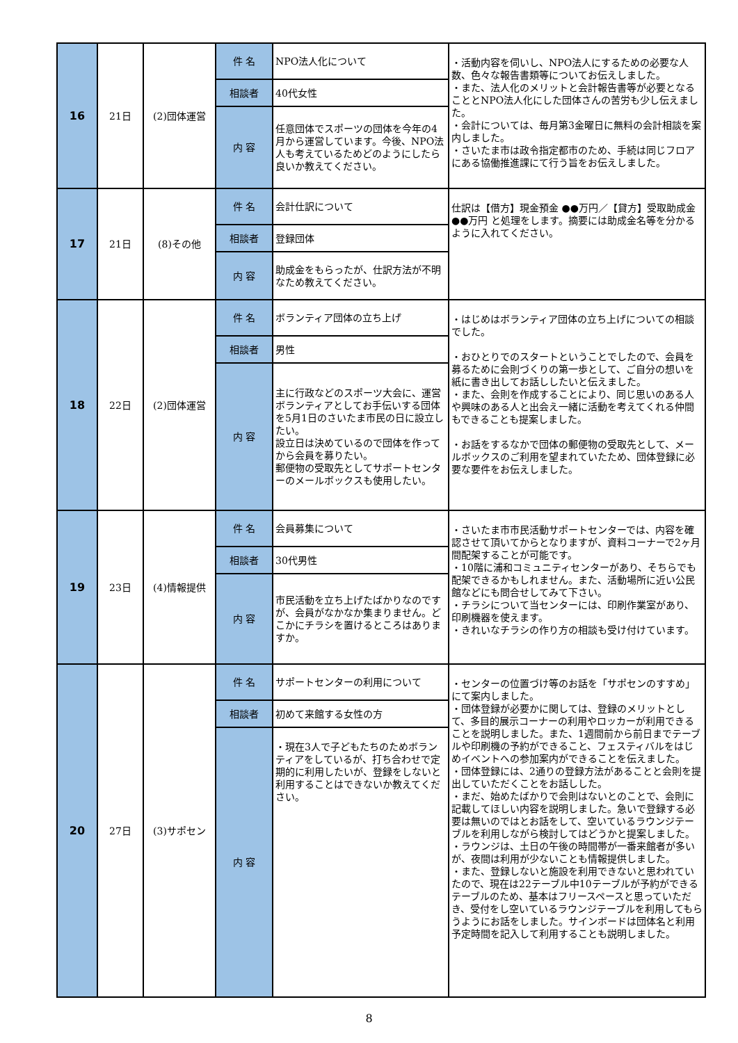| 16 | 21日 | (2)団体運営 | 件 名 | NPO法人化について | ・活動内容を伺いし、NPO法人にするための必要な人数、色々な報告書類等についてお伝えしました。 ・また、法人化のメリットと会計報告書等が必要となることとNPO法人化にした団体さんの苦労も少し伝えました。 ・会計については、毎月第3金曜日に無料の会計相談を案内しました。 ・さいたま市は政令指定都市のため、手続は同じフロアにある協働推進課にて行う旨をお伝えしました。 |
| | | | 相談者 | 40代女性 | |
| | | | 内 容 | 任意団体でスポーツの団体を今年の4月から運営しています。今後、NPO法人も考えているためどのようにしたら良いか教えてください。 | |
| 17 | 21日 | (8)その他 | 件 名 | 会計仕訳について | 仕訳は【借方】現金預金 ●●万円／【貸方】受取助成金 ●●万円 と処理をします。摘要には助成金名等を分かるように入れてください。 |
| | | | 相談者 | 登録団体 | |
| | | | 内 容 | 助成金をもらったが、仕訳方法が不明なため教えてください。 | |
| 18 | 22日 | (2)団体運営 | 件 名 | ボランティア団体の立ち上げ | ・はじめはボランティア団体の立ち上げについての相談でした。 ・おひとりでのスタートということでしたので、会員を募るために会則づくりの第一歩として、ご自分の想いを紙に書き出してお話ししたいと伝えました。 ・また、会則を作成することにより、同じ思いのある人や興味のある人と出会え一緒に活動を考えてくれる仲間もできることも提案しました。 ・お話をするなかで団体の郵便物の受取先として、メールボックスのご利用を望まれていたため、団体登録に必要な要件をお伝えしました。 |
| | | | 相談者 | 男性 | |
| | | | 内 容 | 主に行政などのスポーツ大会に、運営ボランティアとしてお手伝いする団体を5月1日のさいたま市民の日に設立したい。 設立日は決めているので団体を作ってから会員を募りたい。 郵便物の受取先としてサポートセンターのメールボックスも使用したい。 | |
| 19 | 23日 | (4)情報提供 | 件 名 | 会員募集について | ・さいたま市市民活動サポートセンターでは、内容を確認させて頂いてからとなりますが、資料コーナーで2ヶ月間配架することが可能です。 ・10階に浦和コミュニティセンターがあり、そちらでも配架できるかもしれません。また、活動場所に近い公民館などにも問合せしてみて下さい。 ・チラシについて当センターには、印刷作業室があり、印刷機器を使えます。 ・きれいなチラシの作り方の相談も受け付けています。 |
| | | | 相談者 | 30代男性 | |
| | | | 内 容 | 市民活動を立ち上げたばかりなのですが、会員がなかなか集まりません。どこかにチラシを置けるところはありますか。 | |
| 20 | 27日 | (3)サポセン | 件 名 | サポートセンターの利用について | ・センターの位置づけ等のお話を「サポセンのすすめ」にて案内しました。 ・団体登録が必要かに関しては、登録のメリットとして、多目的展示コーナーの利用やロッカーが利用できることを説明しました。また、1週間前から前日までテーブルや印刷機の予約ができること、フェスティバルをはじめイベントへの参加案内ができることを伝えました。 ・団体登録には、2通りの登録方法があることと会則を提出していただくことをお話しした。 ・まだ、始めたばかりで会則はないとのことで、会則に記載してほしい内容を説明しました。急いで登録する必要は無いのではとお話をして、空いているラウンジテーブルを利用しながら検討してはどうかと提案しました。 ・ラウンジは、土日の午後の時間帯が一番来館者が多いが、夜間は利用が少ないことも情報提供しました。 ・また、登録しないと施設を利用できないと思われていたので、現在は22テーブル中10テーブルが予約ができるテーブルのため、基本はフリースペースと思っていただき、受付をし空いているラウンジテーブルを利用してもらうようにお話をしました。サインボードは団体名と利用予定時間を記入して利用することも説明しました。 |
| | | | 相談者 | 初めて来館する女性の方 | |
| | | | 内 容 | ・現在3人で子どもたちのためボランティアをしているが、打ち合わせで定期的に利用したいが、登録をしないと利用することはできないか教えてください。 | |
8